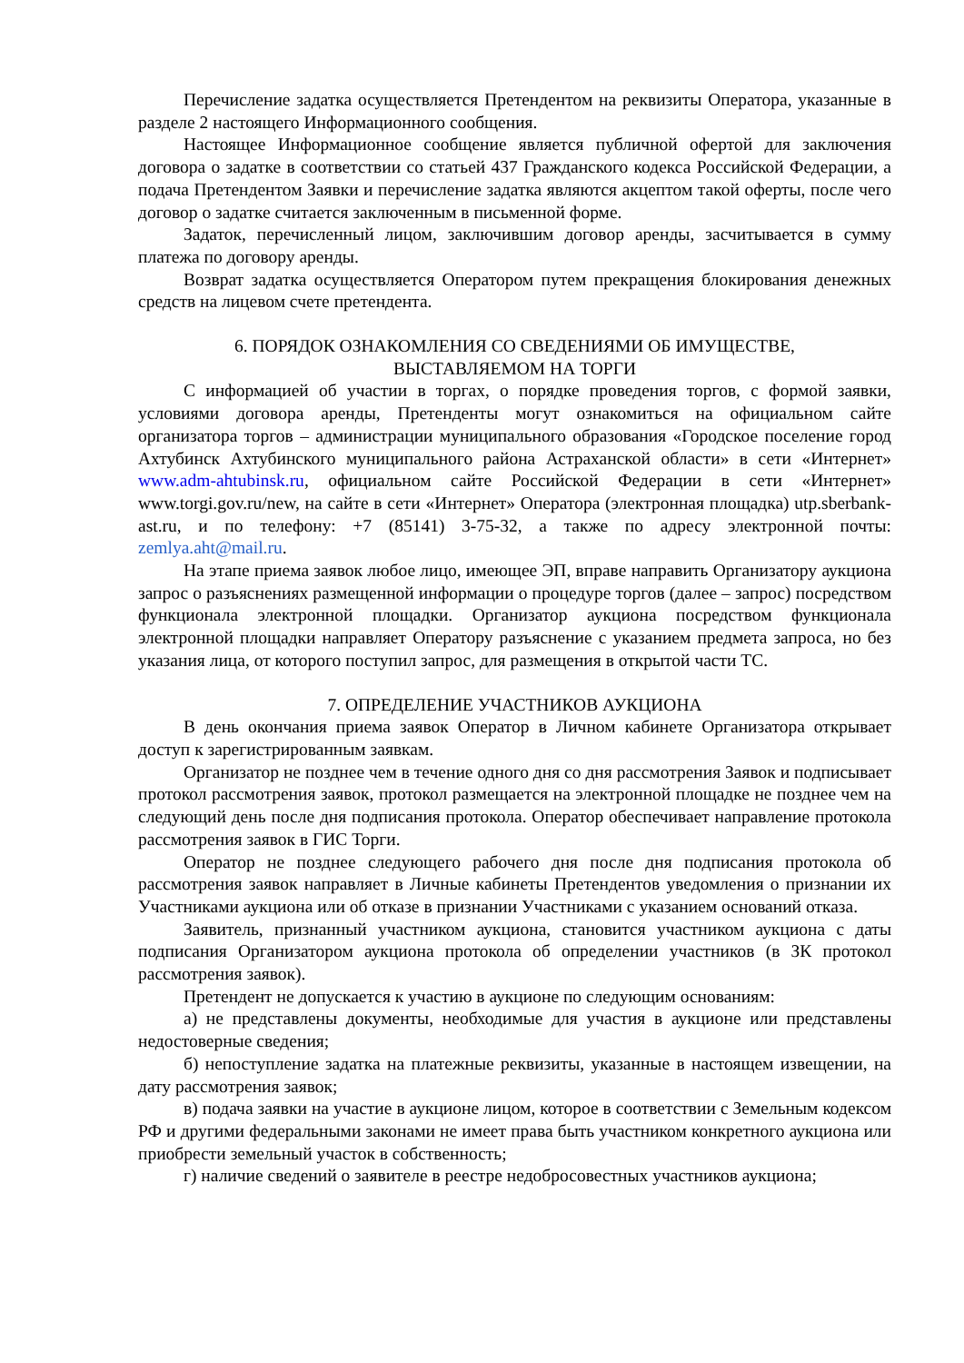Перечисление задатка осуществляется Претендентом на реквизиты Оператора, указанные в разделе 2 настоящего Информационного сообщения.
Настоящее Информационное сообщение является публичной офертой для заключения договора о задатке в соответствии со статьей 437 Гражданского кодекса Российской Федерации, а подача Претендентом Заявки и перечисление задатка являются акцептом такой оферты, после чего договор о задатке считается заключенным в письменной форме.
Задаток, перечисленный лицом, заключившим договор аренды, засчитывается в сумму платежа по договору аренды.
Возврат задатка осуществляется Оператором путем прекращения блокирования денежных средств на лицевом счете претендента.
6. ПОРЯДОК ОЗНАКОМЛЕНИЯ СО СВЕДЕНИЯМИ ОБ ИМУЩЕСТВЕ,
ВЫСТАВЛЯЕМОМ НА ТОРГИ
С информацией об участии в торгах, о порядке проведения торгов, с формой заявки, условиями договора аренды, Претенденты могут ознакомиться на официальном сайте организатора торгов – администрации муниципального образования «Городское поселение город Ахтубинск Ахтубинского муниципального района Астраханской области» в сети «Интернет» www.adm-ahtubinsk.ru, официальном сайте Российской Федерации в сети «Интернет» www.torgi.gov.ru/new, на сайте в сети «Интернет» Оператора (электронная площадка) utp.sberbank-ast.ru, и по телефону: +7 (85141) 3-75-32, а также по адресу электронной почты: zemlya.aht@mail.ru.
На этапе приема заявок любое лицо, имеющее ЭП, вправе направить Организатору аукциона запрос о разъяснениях размещенной информации о процедуре торгов (далее – запрос) посредством функционала электронной площадки. Организатор аукциона посредством функционала электронной площадки направляет Оператору разъяснение с указанием предмета запроса, но без указания лица, от которого поступил запрос, для размещения в открытой части ТС.
7. ОПРЕДЕЛЕНИЕ УЧАСТНИКОВ АУКЦИОНА
В день окончания приема заявок Оператор в Личном кабинете Организатора открывает доступ к зарегистрированным заявкам.
Организатор не позднее чем в течение одного дня со дня рассмотрения Заявок и подписывает протокол рассмотрения заявок, протокол размещается на электронной площадке не позднее чем на следующий день после дня подписания протокола. Оператор обеспечивает направление протокола рассмотрения заявок в ГИС Торги.
Оператор не позднее следующего рабочего дня после дня подписания протокола об рассмотрения заявок направляет в Личные кабинеты Претендентов уведомления о признании их Участниками аукциона или об отказе в признании Участниками с указанием оснований отказа.
Заявитель, признанный участником аукциона, становится участником аукциона с даты подписания Организатором аукциона протокола об определении участников (в ЗК протокол рассмотрения заявок).
Претендент не допускается к участию в аукционе по следующим основаниям:
а) не представлены документы, необходимые для участия в аукционе или представлены недостоверные сведения;
б) непоступление задатка на платежные реквизиты, указанные в настоящем извещении, на дату рассмотрения заявок;
в) подача заявки на участие в аукционе лицом, которое в соответствии с Земельным кодексом РФ и другими федеральными законами не имеет права быть участником конкретного аукциона или приобрести земельный участок в собственность;
г) наличие сведений о заявителе в реестре недобросовестных участников аукциона;